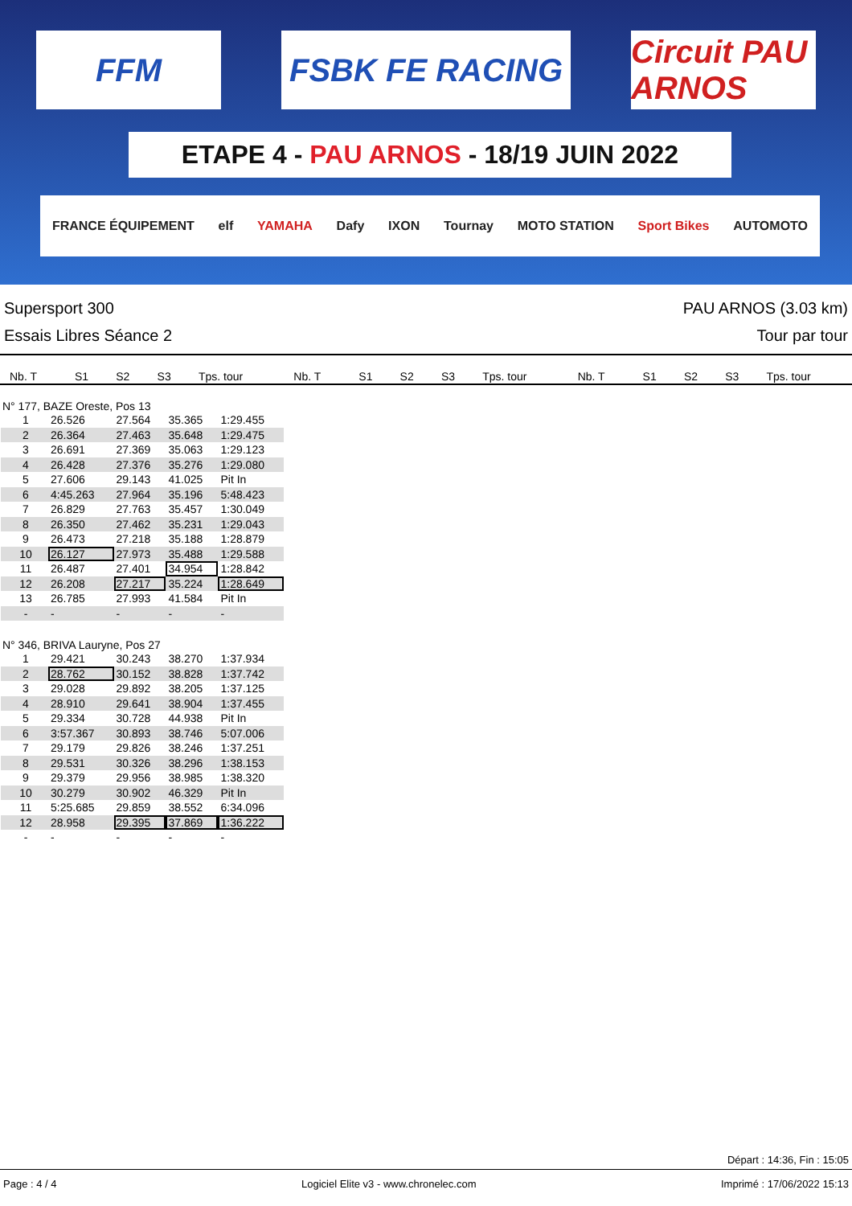FFM FSBK FE RACING Circuit PAU ARNOS
ETAPE 4 - PAU ARNOS - 18/19 JUIN 2022
FRANCE ÉQUIPEMENT elf YAMAHA Dafy IXON Tournay MOTO STATION Sport Bikes AUTOMOTO
Supersport 300
Essais Libres Séance 2
PAU ARNOS (3.03 km)
Tour par tour
| Nb. T | S1 | S2 | S3 | Tps. tour | Nb. T | S1 | S2 | S3 | Tps. tour | Nb. T | S1 | S2 | S3 | Tps. tour |
| --- | --- | --- | --- | --- | --- | --- | --- | --- | --- | --- | --- | --- | --- | --- |
N° 177, BAZE Oreste, Pos 13
| 1 | 26.526 | 27.564 | 35.365 | 1:29.455 |
| 2 | 26.364 | 27.463 | 35.648 | 1:29.475 |
| 3 | 26.691 | 27.369 | 35.063 | 1:29.123 |
| 4 | 26.428 | 27.376 | 35.276 | 1:29.080 |
| 5 | 27.606 | 29.143 | 41.025 | Pit In |
| 6 | 4:45.263 | 27.964 | 35.196 | 5:48.423 |
| 7 | 26.829 | 27.763 | 35.457 | 1:30.049 |
| 8 | 26.350 | 27.462 | 35.231 | 1:29.043 |
| 9 | 26.473 | 27.218 | 35.188 | 1:28.879 |
| 10 | 26.127 | 27.973 | 35.488 | 1:29.588 |
| 11 | 26.487 | 27.401 | 34.954 | 1:28.842 |
| 12 | 26.208 | 27.217 | 35.224 | 1:28.649 |
| 13 | 26.785 | 27.993 | 41.584 | Pit In |
| - | - | - | - | - |
N° 346, BRIVA Lauryne, Pos 27
| 1 | 29.421 | 30.243 | 38.270 | 1:37.934 |
| 2 | 28.762 | 30.152 | 38.828 | 1:37.742 |
| 3 | 29.028 | 29.892 | 38.205 | 1:37.125 |
| 4 | 28.910 | 29.641 | 38.904 | 1:37.455 |
| 5 | 29.334 | 30.728 | 44.938 | Pit In |
| 6 | 3:57.367 | 30.893 | 38.746 | 5:07.006 |
| 7 | 29.179 | 29.826 | 38.246 | 1:37.251 |
| 8 | 29.531 | 30.326 | 38.296 | 1:38.153 |
| 9 | 29.379 | 29.956 | 38.985 | 1:38.320 |
| 10 | 30.279 | 30.902 | 46.329 | Pit In |
| 11 | 5:25.685 | 29.859 | 38.552 | 6:34.096 |
| 12 | 28.958 | 29.395 | 37.869 | 1:36.222 |
| - | - | - | - | - |
Départ : 14:36, Fin : 15:05
Page : 4 / 4 Logiciel Elite v3 - www.chronelec.com Imprimé : 17/06/2022 15:13